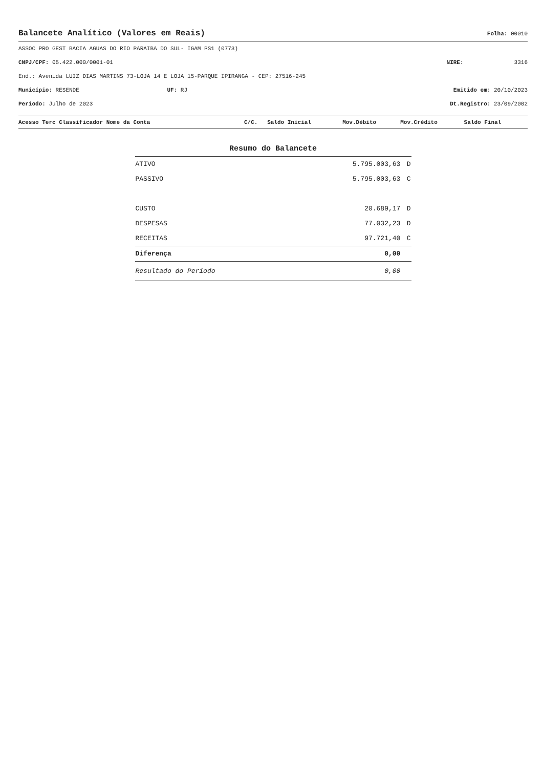Balancete Analítico (Valores em Reais)
Folha: 00010
ASSOC PRO GEST BACIA AGUAS DO RIO PARAIBA DO SUL- IGAM PS1 (0773)
CNPJ/CPF: 05.422.000/0001-01 NIRE: 3316
End.: Avenida LUIZ DIAS MARTINS 73-LOJA 14 E LOJA 15-PARQUE IPIRANGA - CEP: 27516-245
Município: RESENDE UF: RJ Emitido em: 20/10/2023
Período: Julho de 2023 Dt.Registro: 23/09/2002
| Acesso Terc Classificador Nome da Conta | C/C. | Saldo Inicial | Mov.Débito | Mov.Crédito | Saldo Final |
| --- | --- | --- | --- | --- | --- |
Resumo do Balancete
| ATIVO | 5.795.003,63 | D |
| PASSIVO | 5.795.003,63 | C |
| CUSTO | 20.689,17 | D |
| DESPESAS | 77.032,23 | D |
| RECEITAS | 97.721,40 | C |
| Diferença | 0,00 | |
| Resultado do Período | 0,00 | |